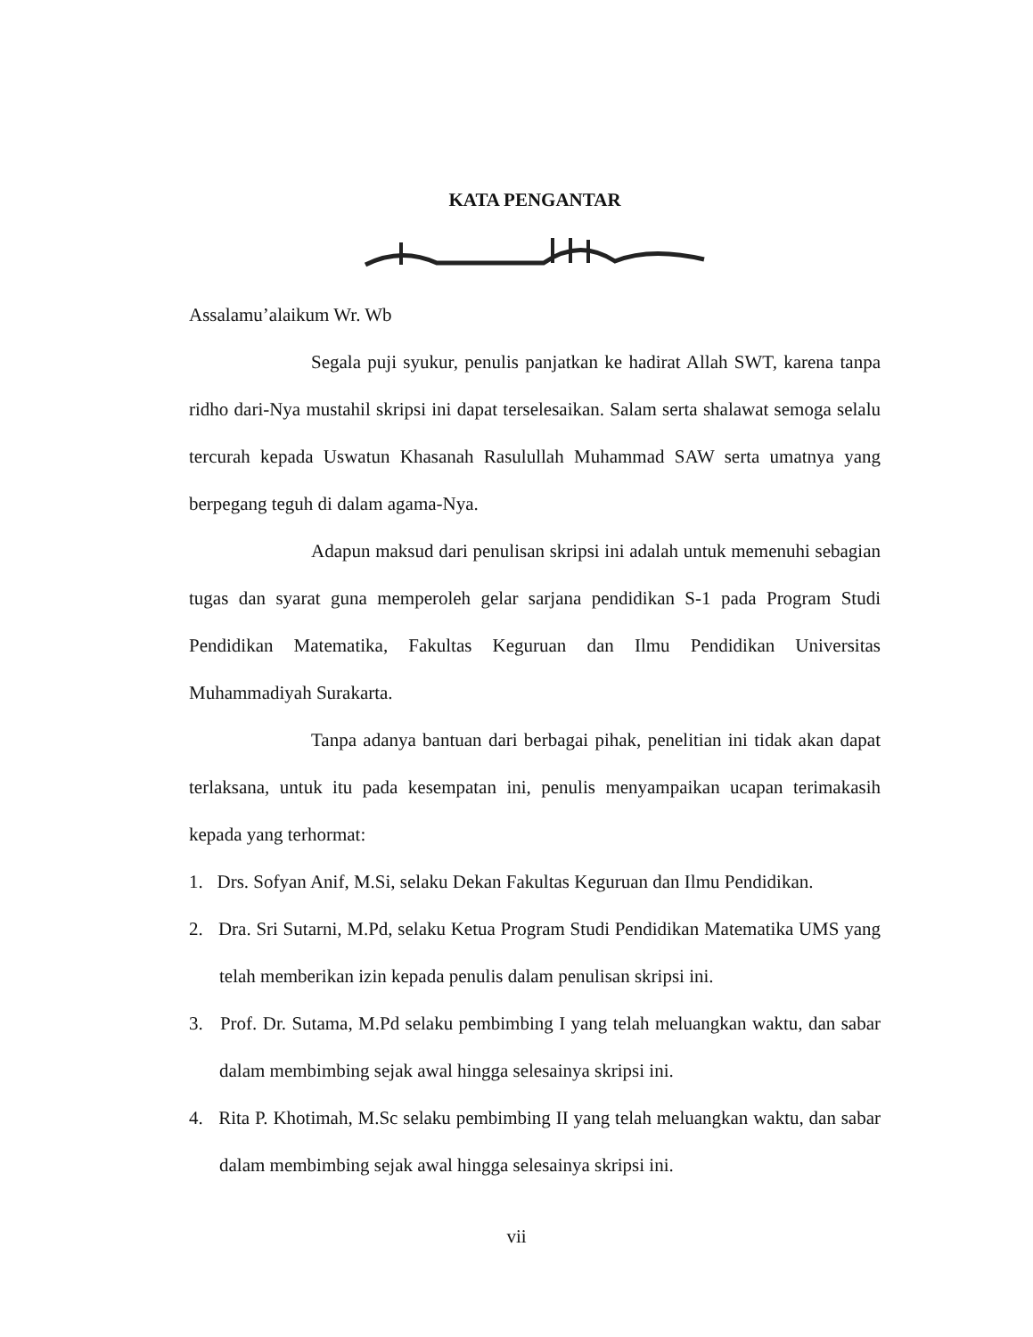KATA PENGANTAR
Assalamu’alaikum Wr. Wb
Segala puji syukur, penulis panjatkan ke hadirat Allah SWT, karena tanpa ridho dari-Nya mustahil skripsi ini dapat terselesaikan. Salam serta shalawat semoga selalu tercurah kepada Uswatun Khasanah Rasulullah Muhammad SAW serta umatnya yang berpegang teguh di dalam agama-Nya.
Adapun maksud dari penulisan skripsi ini adalah untuk memenuhi sebagian tugas dan syarat guna memperoleh gelar sarjana pendidikan S-1 pada Program Studi Pendidikan Matematika, Fakultas Keguruan dan Ilmu Pendidikan Universitas Muhammadiyah Surakarta.
Tanpa adanya bantuan dari berbagai pihak, penelitian ini tidak akan dapat terlaksana, untuk itu pada kesempatan ini, penulis menyampaikan ucapan terimakasih kepada yang terhormat:
1. Drs. Sofyan Anif, M.Si, selaku Dekan Fakultas Keguruan dan Ilmu Pendidikan.
2. Dra. Sri Sutarni, M.Pd, selaku Ketua Program Studi Pendidikan Matematika UMS yang telah memberikan izin kepada penulis dalam penulisan skripsi ini.
3. Prof. Dr. Sutama, M.Pd selaku pembimbing I yang telah meluangkan waktu, dan sabar dalam membimbing sejak awal hingga selesainya skripsi ini.
4. Rita P. Khotimah, M.Sc selaku pembimbing II yang telah meluangkan waktu, dan sabar dalam membimbing sejak awal hingga selesainya skripsi ini.
vii